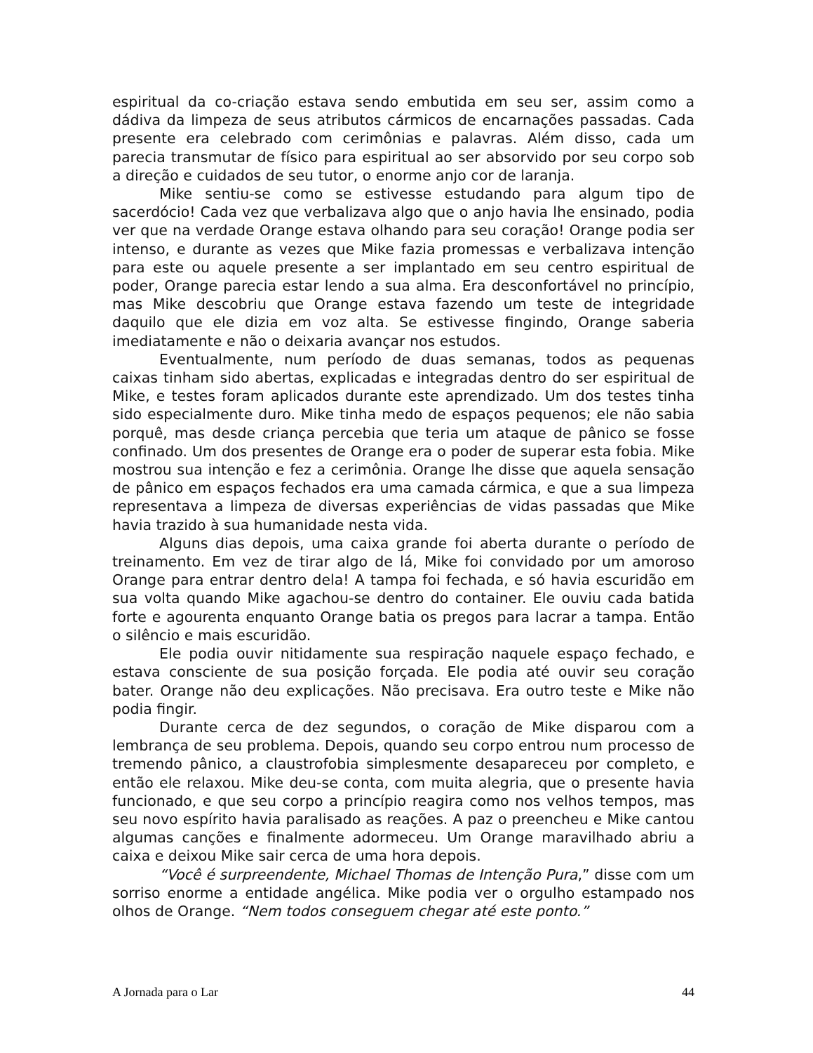espiritual da co-criação estava sendo embutida em seu ser, assim como a dádiva da limpeza de seus atributos cármicos de encarnações passadas. Cada presente era celebrado com cerimônias e palavras. Além disso, cada um parecia transmutar de físico para espiritual ao ser absorvido por seu corpo sob a direção e cuidados de seu tutor, o enorme anjo cor de laranja.
Mike sentiu-se como se estivesse estudando para algum tipo de sacerdócio! Cada vez que verbalizava algo que o anjo havia lhe ensinado, podia ver que na verdade Orange estava olhando para seu coração! Orange podia ser intenso, e durante as vezes que Mike fazia promessas e verbalizava intenção para este ou aquele presente a ser implantado em seu centro espiritual de poder, Orange parecia estar lendo a sua alma. Era desconfortável no princípio, mas Mike descobriu que Orange estava fazendo um teste de integridade daquilo que ele dizia em voz alta. Se estivesse fingindo, Orange saberia imediatamente e não o deixaria avançar nos estudos.
Eventualmente, num período de duas semanas, todos as pequenas caixas tinham sido abertas, explicadas e integradas dentro do ser espiritual de Mike, e testes foram aplicados durante este aprendizado. Um dos testes tinha sido especialmente duro. Mike tinha medo de espaços pequenos; ele não sabia porquê, mas desde criança percebia que teria um ataque de pânico se fosse confinado. Um dos presentes de Orange era o poder de superar esta fobia. Mike mostrou sua intenção e fez a cerimônia. Orange lhe disse que aquela sensação de pânico em espaços fechados era uma camada cármica, e que a sua limpeza representava a limpeza de diversas experiências de vidas passadas que Mike havia trazido à sua humanidade nesta vida.
Alguns dias depois, uma caixa grande foi aberta durante o período de treinamento. Em vez de tirar algo de lá, Mike foi convidado por um amoroso Orange para entrar dentro dela! A tampa foi fechada, e só havia escuridão em sua volta quando Mike agachou-se dentro do container. Ele ouviu cada batida forte e agourenta enquanto Orange batia os pregos para lacrar a tampa. Então o silêncio e mais escuridão.
Ele podia ouvir nitidamente sua respiração naquele espaço fechado, e estava consciente de sua posição forçada. Ele podia até ouvir seu coração bater. Orange não deu explicações. Não precisava. Era outro teste e Mike não podia fingir.
Durante cerca de dez segundos, o coração de Mike disparou com a lembrança de seu problema. Depois, quando seu corpo entrou num processo de tremendo pânico, a claustrofobia simplesmente desapareceu por completo, e então ele relaxou. Mike deu-se conta, com muita alegria, que o presente havia funcionado, e que seu corpo a princípio reagira como nos velhos tempos, mas seu novo espírito havia paralisado as reações. A paz o preencheu e Mike cantou algumas canções e finalmente adormeceu. Um Orange maravilhado abriu a caixa e deixou Mike sair cerca de uma hora depois.
“Você é surpreendente, Michael Thomas de Intenção Pura,” disse com um sorriso enorme a entidade angélica. Mike podia ver o orgulho estampado nos olhos de Orange. “Nem todos conseguem chegar até este ponto.”
A Jornada para o Lar 44